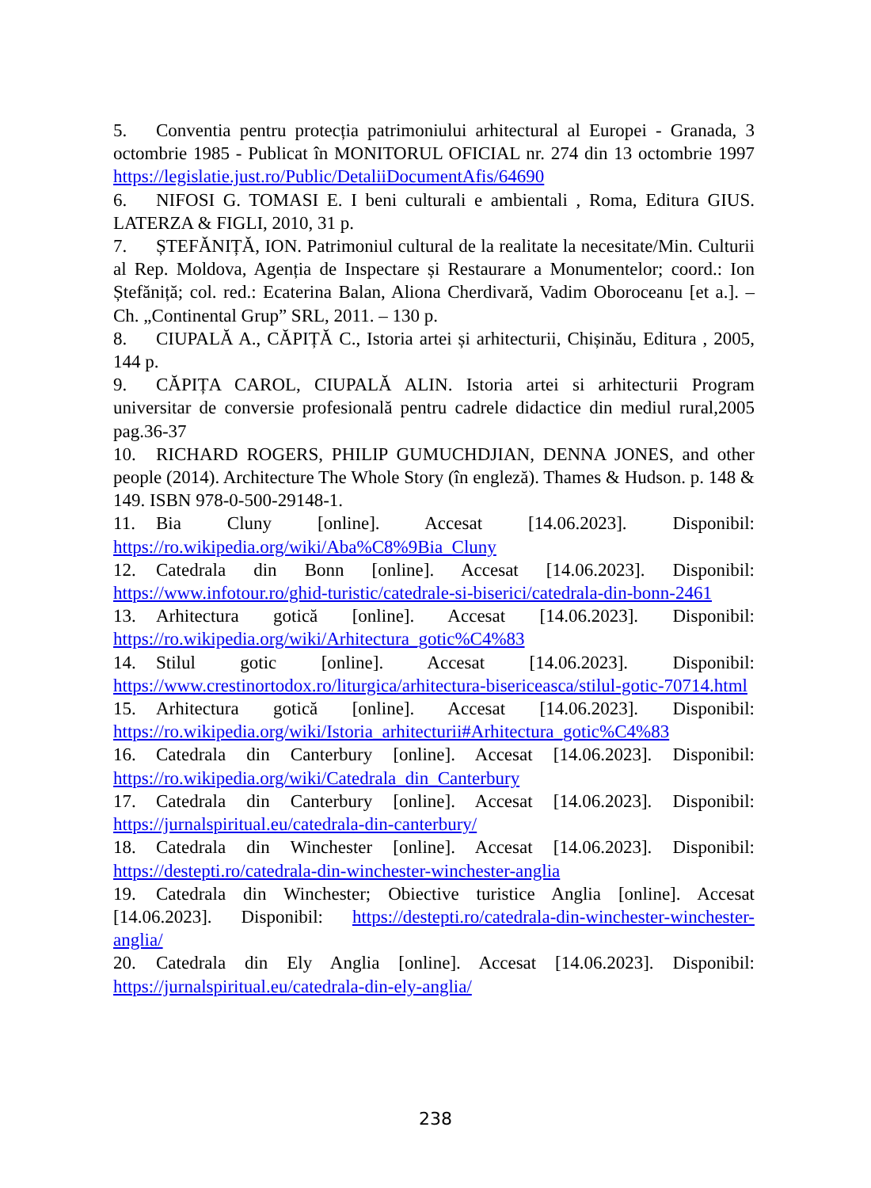5. Conventia pentru protecția patrimoniului arhitectural al Europei - Granada, 3 octombrie 1985 - Publicat în MONITORUL OFICIAL nr. 274 din 13 octombrie 1997 https://legislatie.just.ro/Public/DetaliiDocumentAfis/64690
6. NIFOSI G. TOMASI E. I beni culturali e ambientali , Roma, Editura GIUS. LATERZA & FIGLI, 2010, 31 p.
7. ȘTEFĂNIȚĂ, ION. Patrimoniul cultural de la realitate la necesitate/Min. Culturii al Rep. Moldova, Agenția de Inspectare și Restaurare a Monumentelor; coord.: Ion Ștefăniță; col. red.: Ecaterina Balan, Aliona Cherdivară, Vadim Oboroceanu [et a.]. – Ch. „Continental Grup” SRL, 2011. – 130 p.
8. CIUPALĂ A., CĂPIȚĂ C., Istoria artei și arhitecturii, Chișinău, Editura , 2005, 144 p.
9. CĂPIȚA CAROL, CIUPALĂ ALIN. Istoria artei si arhitecturii Program universitar de conversie profesională pentru cadrele didactice din mediul rural,2005 pag.36-37
10. RICHARD ROGERS, PHILIP GUMUCHDJIAN, DENNA JONES, and other people (2014). Architecture The Whole Story (în engleză). Thames & Hudson. p. 148 & 149. ISBN 978-0-500-29148-1.
11. Bia Cluny [online]. Accesat [14.06.2023]. Disponibil: https://ro.wikipedia.org/wiki/Aba%C8%9Bia_Cluny
12. Catedrala din Bonn [online]. Accesat [14.06.2023]. Disponibil: https://www.infotour.ro/ghid-turistic/catedrale-si-biserici/catedrala-din-bonn-2461
13. Arhitectura gotică [online]. Accesat [14.06.2023]. Disponibil: https://ro.wikipedia.org/wiki/Arhitectura_gotic%C4%83
14. Stilul gotic [online]. Accesat [14.06.2023]. Disponibil: https://www.crestinortodox.ro/liturgica/arhitectura-bisericeasca/stilul-gotic-70714.html
15. Arhitectura gotică [online]. Accesat [14.06.2023]. Disponibil: https://ro.wikipedia.org/wiki/Istoria_arhitecturii#Arhitectura_gotic%C4%83
16. Catedrala din Canterbury [online]. Accesat [14.06.2023]. Disponibil: https://ro.wikipedia.org/wiki/Catedrala_din_Canterbury
17. Catedrala din Canterbury [online]. Accesat [14.06.2023]. Disponibil: https://jurnalspiritual.eu/catedrala-din-canterbury/
18. Catedrala din Winchester [online]. Accesat [14.06.2023]. Disponibil: https://destepti.ro/catedrala-din-winchester-winchester-anglia
19. Catedrala din Winchester; Obiective turistice Anglia [online]. Accesat [14.06.2023]. Disponibil: https://destepti.ro/catedrala-din-winchester-winchester-anglia/
20. Catedrala din Ely Anglia [online]. Accesat [14.06.2023]. Disponibil: https://jurnalspiritual.eu/catedrala-din-ely-anglia/
238